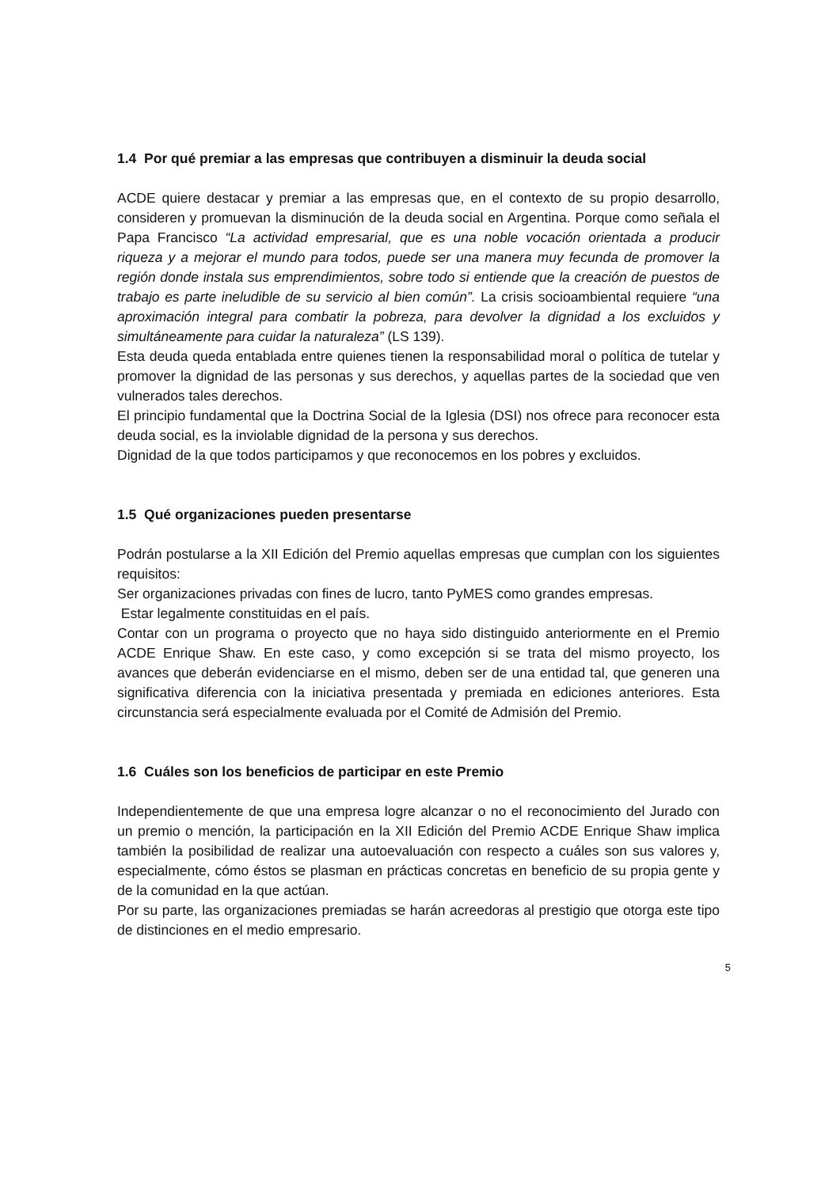1.4 Por qué premiar a las empresas que contribuyen a disminuir la deuda social
ACDE quiere destacar y premiar a las empresas que, en el contexto de su propio desarrollo, consideren y promuevan la disminución de la deuda social en Argentina. Porque como señala el Papa Francisco “La actividad empresarial, que es una noble vocación orientada a producir riqueza y a mejorar el mundo para todos, puede ser una manera muy fecunda de promover la región donde instala sus emprendimientos, sobre todo si entiende que la creación de puestos de trabajo es parte ineludible de su servicio al bien común”. La crisis socioambiental requiere “una aproximación integral para combatir la pobreza, para devolver la dignidad a los excluidos y simultáneamente para cuidar la naturaleza” (LS 139).
Esta deuda queda entablada entre quienes tienen la responsabilidad moral o política de tutelar y promover la dignidad de las personas y sus derechos, y aquellas partes de la sociedad que ven vulnerados tales derechos.
El principio fundamental que la Doctrina Social de la Iglesia (DSI) nos ofrece para reconocer esta deuda social, es la inviolable dignidad de la persona y sus derechos.
Dignidad de la que todos participamos y que reconocemos en los pobres y excluidos.
1.5 Qué organizaciones pueden presentarse
Podrán postularse a la XII Edición del Premio aquellas empresas que cumplan con los siguientes requisitos:
Ser organizaciones privadas con fines de lucro, tanto PyMES como grandes empresas.
Estar legalmente constituidas en el país.
Contar con un programa o proyecto que no haya sido distinguido anteriormente en el Premio ACDE Enrique Shaw. En este caso, y como excepción si se trata del mismo proyecto, los avances que deberán evidenciarse en el mismo, deben ser de una entidad tal, que generen una significativa diferencia con la iniciativa presentada y premiada en ediciones anteriores. Esta circunstancia será especialmente evaluada por el Comité de Admisión del Premio.
1.6 Cuáles son los beneficios de participar en este Premio
Independientemente de que una empresa logre alcanzar o no el reconocimiento del Jurado con un premio o mención, la participación en la XII Edición del Premio ACDE Enrique Shaw implica también la posibilidad de realizar una autoevaluación con respecto a cuáles son sus valores y, especialmente, cómo éstos se plasman en prácticas concretas en beneficio de su propia gente y de la comunidad en la que actúan.
Por su parte, las organizaciones premiadas se harán acreedoras al prestigio que otorga este tipo de distinciones en el medio empresario.
5